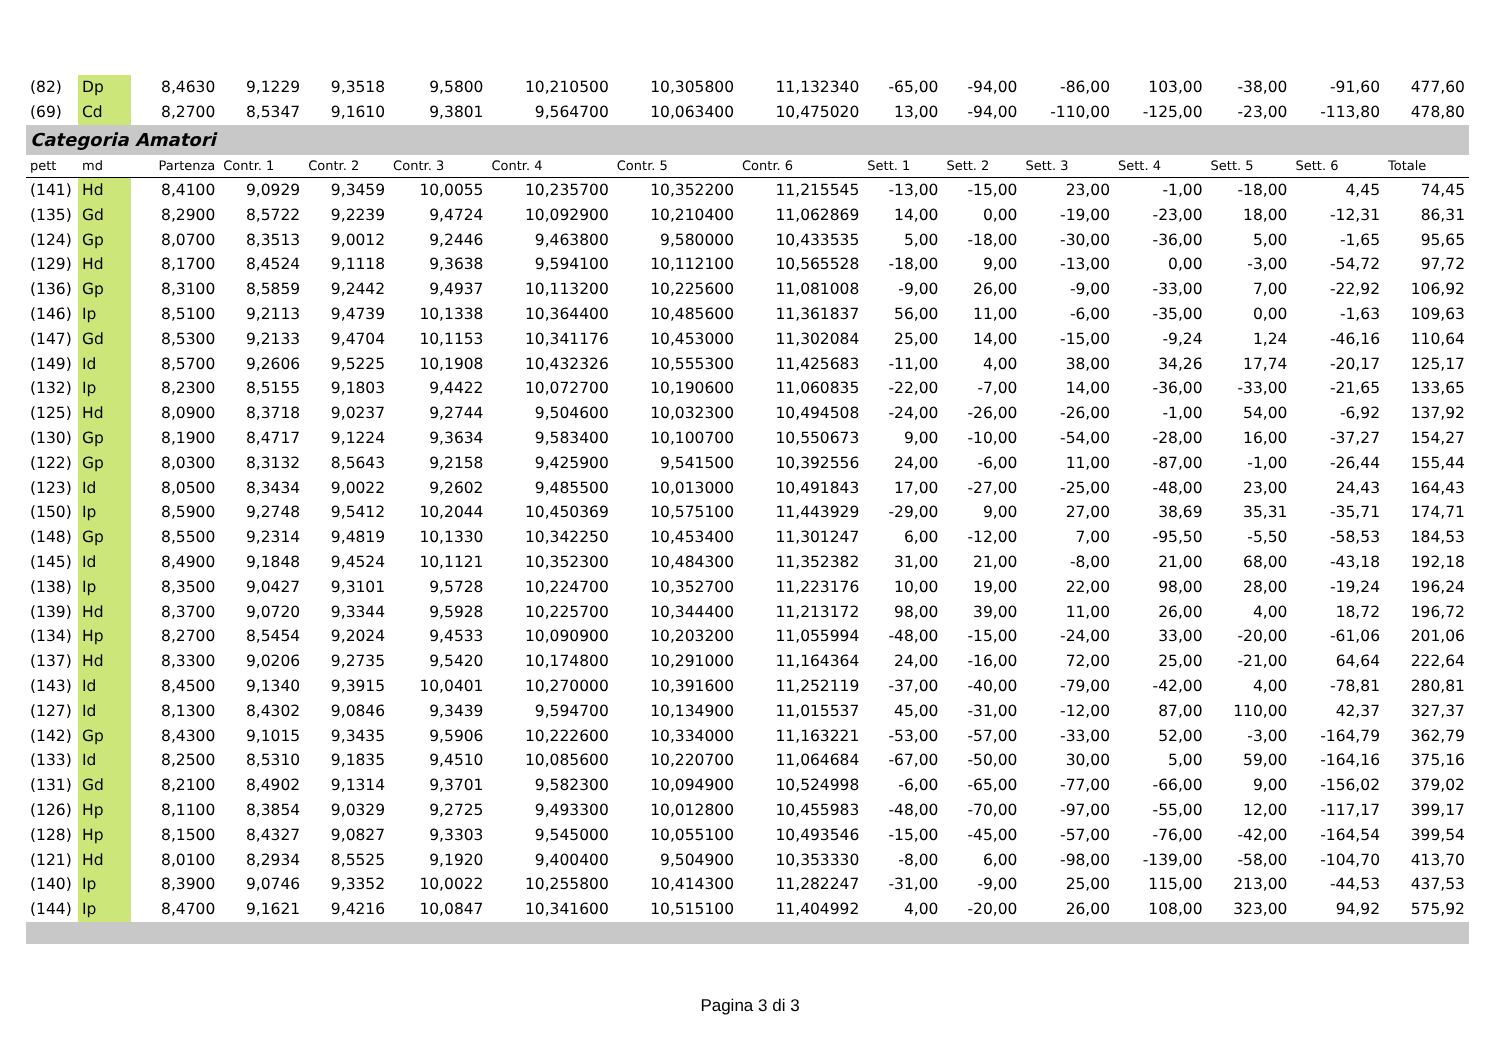| (82) | Dp | 8,4630 | 9,1229 | 9,3518 | 9,5800 | 10,210500 | 10,305800 | 11,132340 | -65,00 | -94,00 | -86,00 | 103,00 | -38,00 | -91,60 | 477,60 |
| (69) | Cd | 8,2700 | 8,5347 | 9,1610 | 9,3801 | 9,564700 | 10,063400 | 10,475020 | 13,00 | -94,00 | -110,00 | -125,00 | -23,00 | -113,80 | 478,80 |
| Categoria Amatori | | | | | | | | | | | | | | | |
| pett | md | Partenza | Contr. 1 | Contr. 2 | Contr. 3 | Contr. 4 | Contr. 5 | Contr. 6 | Sett. 1 | Sett. 2 | Sett. 3 | Sett. 4 | Sett. 5 | Sett. 6 | Totale |
| (141) | Hd | 8,4100 | 9,0929 | 9,3459 | 10,0055 | 10,235700 | 10,352200 | 11,215545 | -13,00 | -15,00 | 23,00 | -1,00 | -18,00 | 4,45 | 74,45 |
| (135) | Gd | 8,2900 | 8,5722 | 9,2239 | 9,4724 | 10,092900 | 10,210400 | 11,062869 | 14,00 | 0,00 | -19,00 | -23,00 | 18,00 | -12,31 | 86,31 |
| (124) | Gp | 8,0700 | 8,3513 | 9,0012 | 9,2446 | 9,463800 | 9,580000 | 10,433535 | 5,00 | -18,00 | -30,00 | -36,00 | 5,00 | -1,65 | 95,65 |
| (129) | Hd | 8,1700 | 8,4524 | 9,1118 | 9,3638 | 9,594100 | 10,112100 | 10,565528 | -18,00 | 9,00 | -13,00 | 0,00 | -3,00 | -54,72 | 97,72 |
| (136) | Gp | 8,3100 | 8,5859 | 9,2442 | 9,4937 | 10,113200 | 10,225600 | 11,081008 | -9,00 | 26,00 | -9,00 | -33,00 | 7,00 | -22,92 | 106,92 |
| (146) | Ip | 8,5100 | 9,2113 | 9,4739 | 10,1338 | 10,364400 | 10,485600 | 11,361837 | 56,00 | 11,00 | -6,00 | -35,00 | 0,00 | -1,63 | 109,63 |
| (147) | Gd | 8,5300 | 9,2133 | 9,4704 | 10,1153 | 10,341176 | 10,453000 | 11,302084 | 25,00 | 14,00 | -15,00 | -9,24 | 1,24 | -46,16 | 110,64 |
| (149) | Id | 8,5700 | 9,2606 | 9,5225 | 10,1908 | 10,432326 | 10,555300 | 11,425683 | -11,00 | 4,00 | 38,00 | 34,26 | 17,74 | -20,17 | 125,17 |
| (132) | Ip | 8,2300 | 8,5155 | 9,1803 | 9,4422 | 10,072700 | 10,190600 | 11,060835 | -22,00 | -7,00 | 14,00 | -36,00 | -33,00 | -21,65 | 133,65 |
| (125) | Hd | 8,0900 | 8,3718 | 9,0237 | 9,2744 | 9,504600 | 10,032300 | 10,494508 | -24,00 | -26,00 | -26,00 | -1,00 | 54,00 | -6,92 | 137,92 |
| (130) | Gp | 8,1900 | 8,4717 | 9,1224 | 9,3634 | 9,583400 | 10,100700 | 10,550673 | 9,00 | -10,00 | -54,00 | -28,00 | 16,00 | -37,27 | 154,27 |
| (122) | Gp | 8,0300 | 8,3132 | 8,5643 | 9,2158 | 9,425900 | 9,541500 | 10,392556 | 24,00 | -6,00 | 11,00 | -87,00 | -1,00 | -26,44 | 155,44 |
| (123) | Id | 8,0500 | 8,3434 | 9,0022 | 9,2602 | 9,485500 | 10,013000 | 10,491843 | 17,00 | -27,00 | -25,00 | -48,00 | 23,00 | 24,43 | 164,43 |
| (150) | Ip | 8,5900 | 9,2748 | 9,5412 | 10,2044 | 10,450369 | 10,575100 | 11,443929 | -29,00 | 9,00 | 27,00 | 38,69 | 35,31 | -35,71 | 174,71 |
| (148) | Gp | 8,5500 | 9,2314 | 9,4819 | 10,1330 | 10,342250 | 10,453400 | 11,301247 | 6,00 | -12,00 | 7,00 | -95,50 | -5,50 | -58,53 | 184,53 |
| (145) | Id | 8,4900 | 9,1848 | 9,4524 | 10,1121 | 10,352300 | 10,484300 | 11,352382 | 31,00 | 21,00 | -8,00 | 21,00 | 68,00 | -43,18 | 192,18 |
| (138) | Ip | 8,3500 | 9,0427 | 9,3101 | 9,5728 | 10,224700 | 10,352700 | 11,223176 | 10,00 | 19,00 | 22,00 | 98,00 | 28,00 | -19,24 | 196,24 |
| (139) | Hd | 8,3700 | 9,0720 | 9,3344 | 9,5928 | 10,225700 | 10,344400 | 11,213172 | 98,00 | 39,00 | 11,00 | 26,00 | 4,00 | 18,72 | 196,72 |
| (134) | Hp | 8,2700 | 8,5454 | 9,2024 | 9,4533 | 10,090900 | 10,203200 | 11,055994 | -48,00 | -15,00 | -24,00 | 33,00 | -20,00 | -61,06 | 201,06 |
| (137) | Hd | 8,3300 | 9,0206 | 9,2735 | 9,5420 | 10,174800 | 10,291000 | 11,164364 | 24,00 | -16,00 | 72,00 | 25,00 | -21,00 | 64,64 | 222,64 |
| (143) | Id | 8,4500 | 9,1340 | 9,3915 | 10,0401 | 10,270000 | 10,391600 | 11,252119 | -37,00 | -40,00 | -79,00 | -42,00 | 4,00 | -78,81 | 280,81 |
| (127) | Id | 8,1300 | 8,4302 | 9,0846 | 9,3439 | 9,594700 | 10,134900 | 11,015537 | 45,00 | -31,00 | -12,00 | 87,00 | 110,00 | 42,37 | 327,37 |
| (142) | Gp | 8,4300 | 9,1015 | 9,3435 | 9,5906 | 10,222600 | 10,334000 | 11,163221 | -53,00 | -57,00 | -33,00 | 52,00 | -3,00 | -164,79 | 362,79 |
| (133) | Id | 8,2500 | 8,5310 | 9,1835 | 9,4510 | 10,085600 | 10,220700 | 11,064684 | -67,00 | -50,00 | 30,00 | 5,00 | 59,00 | -164,16 | 375,16 |
| (131) | Gd | 8,2100 | 8,4902 | 9,1314 | 9,3701 | 9,582300 | 10,094900 | 10,524998 | -6,00 | -65,00 | -77,00 | -66,00 | 9,00 | -156,02 | 379,02 |
| (126) | Hp | 8,1100 | 8,3854 | 9,0329 | 9,2725 | 9,493300 | 10,012800 | 10,455983 | -48,00 | -70,00 | -97,00 | -55,00 | 12,00 | -117,17 | 399,17 |
| (128) | Hp | 8,1500 | 8,4327 | 9,0827 | 9,3303 | 9,545000 | 10,055100 | 10,493546 | -15,00 | -45,00 | -57,00 | -76,00 | -42,00 | -164,54 | 399,54 |
| (121) | Hd | 8,0100 | 8,2934 | 8,5525 | 9,1920 | 9,400400 | 9,504900 | 10,353330 | -8,00 | 6,00 | -98,00 | -139,00 | -58,00 | -104,70 | 413,70 |
| (140) | Ip | 8,3900 | 9,0746 | 9,3352 | 10,0022 | 10,255800 | 10,414300 | 11,282247 | -31,00 | -9,00 | 25,00 | 115,00 | 213,00 | -44,53 | 437,53 |
| (144) | Ip | 8,4700 | 9,1621 | 9,4216 | 10,0847 | 10,341600 | 10,515100 | 11,404992 | 4,00 | -20,00 | 26,00 | 108,00 | 323,00 | 94,92 | 575,92 |
Pagina 3 di 3